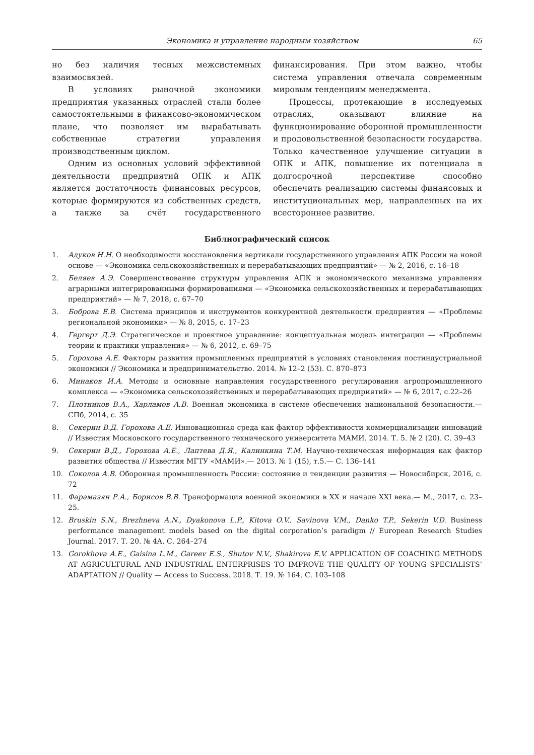Экономика и управление народным хозяйством 65
но без наличия тесных межсистемных взаимосвязей.
В условиях рыночной экономики предприятия указанных отраслей стали более самостоятельными в финансово-экономическом плане, что позволяет им вырабатывать собственные стратегии управления производственным циклом.
Одним из основных условий эффективной деятельности предприятий ОПК и АПК является достаточность финансовых ресурсов, которые формируются из собственных средств, а также за счёт государственного финансирования. При этом важно, чтобы система управления отвечала современным мировым тенденциям менеджмента.
Процессы, протекающие в исследуемых отраслях, оказывают влияние на функционирование оборонной промышленности и продовольственной безопасности государства. Только качественное улучшение ситуации в ОПК и АПК, повышение их потенциала в долгосрочной перспективе способно обеспечить реализацию системы финансовых и институциональных мер, направленных на их всестороннее развитие.
Библиографический список
1. Адуков Н.Н. О необходимости восстановления вертикали государственного управления АПК России на новой основе — «Экономика сельскохозяйственных и перерабатывающих предприятий» — № 2, 2016, с. 16–18
2. Беляев А.Э. Совершенствование структуры управления АПК и экономического механизма управления аграрными интегрированными формированиями — «Экономика сельскохозяйственных и перерабатывающих предприятий» — № 7, 2018, с. 67–70
3. Боброва Е.В. Система принципов и инструментов конкурентной деятельности предприятия — «Проблемы региональной экономики» — № 8, 2015, с. 17–23
4. Гергерт Д.Э. Стратегическое и проектное управление: концептуальная модель интеграции — «Проблемы теории и практики управления» — № 6, 2012, с. 69–75
5. Горохова А.Е. Факторы развития промышленных предприятий в условиях становления постиндустриальной экономики // Экономика и предпринимательство. 2014. № 12–2 (53). С. 870–873
6. Минаков И.А. Методы и основные направления государственного регулирования агропромышленного комплекса — «Экономика сельскохозяйственных и перерабатывающих предприятий» — № 6, 2017, с.22–26
7. Плотников В.А., Харламов А.В. Военная экономика в системе обеспечения национальной безопасности.— СПб, 2014, с. 35
8. Секерин В.Д. Горохова А.Е. Инновационная среда как фактор эффективности коммерциализации инноваций // Известия Московского государственного технического университета МАМИ. 2014. Т. 5. № 2 (20). С. 39–43
9. Секерин В.Д., Горохова А.Е., Лаптева Д.Я., Калинкина Т.М. Научно-техническая информация как фактор развития общества // Известия МГТУ «МАМИ».— 2013. № 1 (15), т.5.— С. 136–141
10. Соколов А.В. Оборонная промышленность России: состояние и тенденции развития — Новосибирск, 2016, с. 72
11. Фарамазян Р.А., Борисов В.В. Трансформация военной экономики в XX и начале XXI века.— М., 2017, с. 23–25.
12. Bruskin S.N., Brezhneva A.N., Dyakonova L.P., Kitova O.V., Savinova V.M., Danko T.P., Sekerin V.D. Business performance management models based on the digital corporation’s paradigm // European Research Studies Journal. 2017. Т. 20. № 4А. С. 264–274
13. Gorokhova A.E., Gaisina L.M., Gareev E.S., Shutov N.V., Shakirova E.V. APPLICATION OF COACHING METHODS AT AGRICULTURAL AND INDUSTRIAL ENTERPRISES TO IMPROVE THE QUALITY OF YOUNG SPECIALISTS’ ADAPTATION // Quality — Access to Success. 2018. Т. 19. № 164. С. 103–108